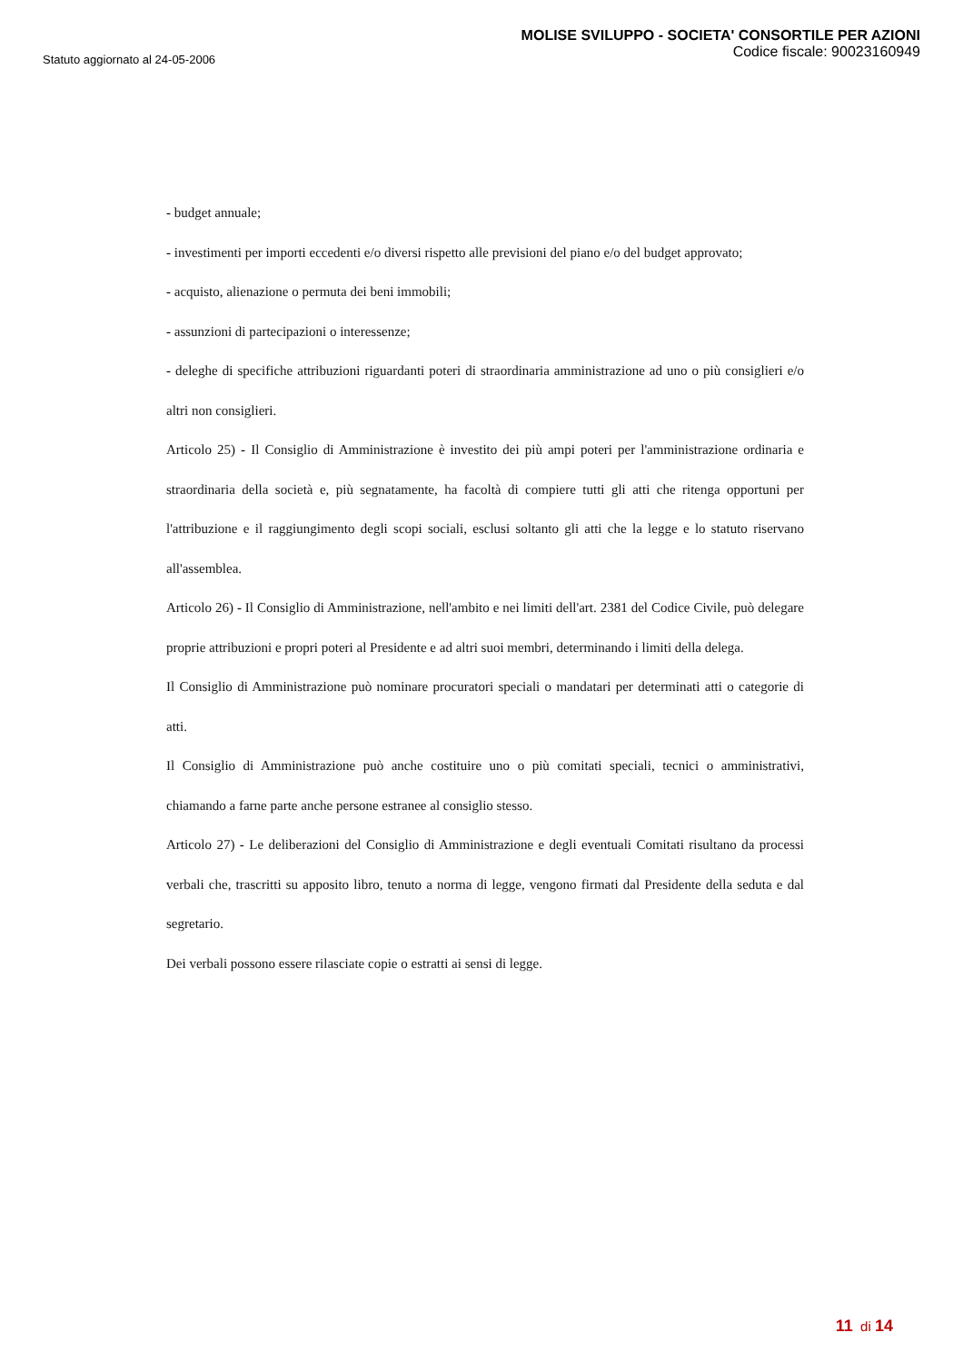Statuto aggiornato al 24-05-2006
MOLISE SVILUPPO - SOCIETA' CONSORTILE PER AZIONI
Codice fiscale: 90023160949
- budget annuale;
- investimenti per importi eccedenti e/o diversi rispetto alle previsioni del piano e/o del budget approvato;
- acquisto, alienazione o permuta dei beni immobili;
- assunzioni di partecipazioni o interessenze;
- deleghe di specifiche attribuzioni riguardanti poteri di straordinaria amministrazione ad uno o più consiglieri e/o altri non consiglieri.
Articolo 25) - Il Consiglio di Amministrazione è investito dei più ampi poteri per l'amministrazione ordinaria e straordinaria della società e, più segnatamente, ha facoltà di compiere tutti gli atti che ritenga opportuni per l'attribuzione e il raggiungimento degli scopi sociali, esclusi soltanto gli atti che la legge e lo statuto riservano all'assemblea.
Articolo 26) - Il Consiglio di Amministrazione, nell'ambito e nei limiti dell'art. 2381 del Codice Civile, può delegare proprie attribuzioni e propri poteri al Presidente e ad altri suoi membri, determinando i limiti della delega.
Il Consiglio di Amministrazione può nominare procuratori speciali o mandatari per determinati atti o categorie di atti.
Il Consiglio di Amministrazione può anche costituire uno o più comitati speciali, tecnici o amministrativi, chiamando a farne parte anche persone estranee al consiglio stesso.
Articolo 27) - Le deliberazioni del Consiglio di Amministrazione e degli eventuali Comitati risultano da processi verbali che, trascritti su apposito libro, tenuto a norma di legge, vengono firmati dal Presidente della seduta e dal segretario.
Dei verbali possono essere rilasciate copie o estratti ai sensi di legge.
11 di 14